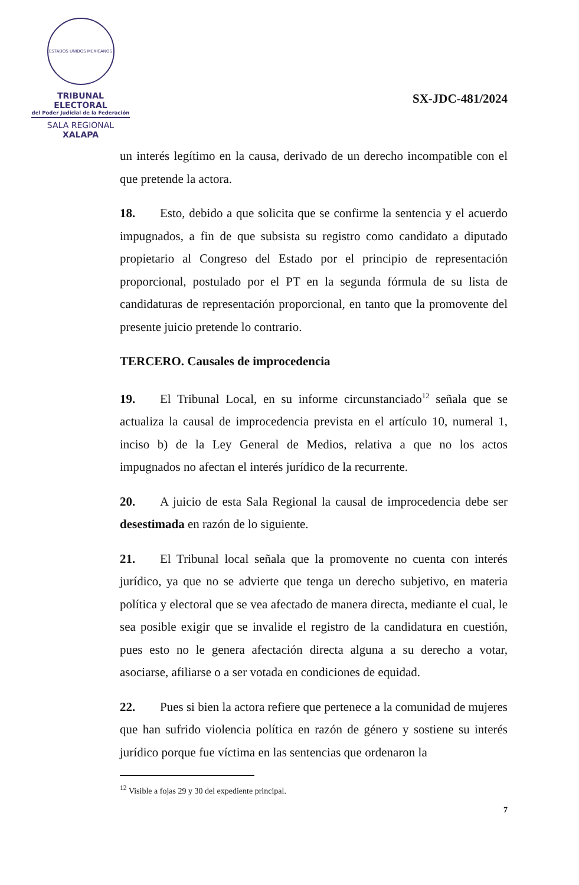ESTADOS UNIDOS MEXICANOS
TRIBUNAL ELECTORAL
del Poder Judicial de la Federación
SALA REGIONAL
XALAPA
SX-JDC-481/2024
un interés legítimo en la causa, derivado de un derecho incompatible con el que pretende la actora.
18. Esto, debido a que solicita que se confirme la sentencia y el acuerdo impugnados, a fin de que subsista su registro como candidato a diputado propietario al Congreso del Estado por el principio de representación proporcional, postulado por el PT en la segunda fórmula de su lista de candidaturas de representación proporcional, en tanto que la promovente del presente juicio pretende lo contrario.
TERCERO. Causales de improcedencia
19. El Tribunal Local, en su informe circunstanciado<sup>12</sup> señala que se actualiza la causal de improcedencia prevista en el artículo 10, numeral 1, inciso b) de la Ley General de Medios, relativa a que no los actos impugnados no afectan el interés jurídico de la recurrente.
20. A juicio de esta Sala Regional la causal de improcedencia debe ser desestimada en razón de lo siguiente.
21. El Tribunal local señala que la promovente no cuenta con interés jurídico, ya que no se advierte que tenga un derecho subjetivo, en materia política y electoral que se vea afectado de manera directa, mediante el cual, le sea posible exigir que se invalide el registro de la candidatura en cuestión, pues esto no le genera afectación directa alguna a su derecho a votar, asociarse, afiliarse o a ser votada en condiciones de equidad.
22. Pues si bien la actora refiere que pertenece a la comunidad de mujeres que han sufrido violencia política en razón de género y sostiene su interés jurídico porque fue víctima en las sentencias que ordenaron la
<sup>12</sup> Visible a fojas 29 y 30 del expediente principal.
7